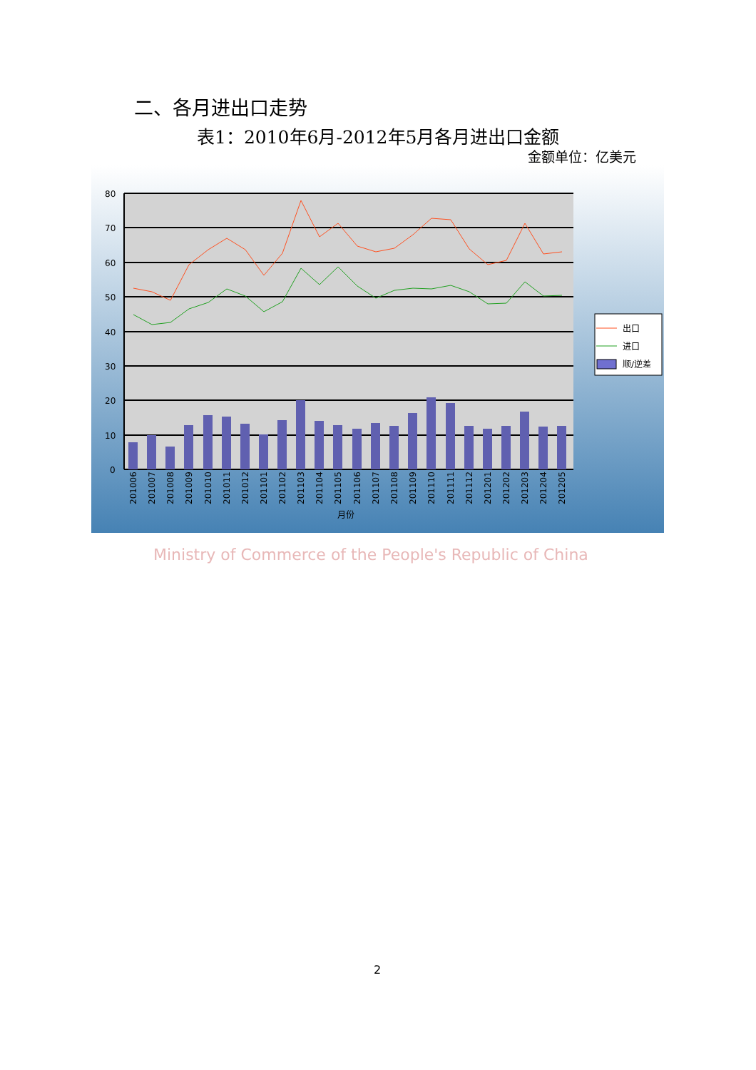二、各月进出口走势
表1：2010年6月-2012年5月各月进出口金额
金额单位：亿美元
80
70
60
50
40
30
20
10
0
201006
201007
201008
201009
201010
201011
201012
201101
201102
201103
201104
201105
201106
201107
201108
201109
201110
201111
201112
201201
201202
201203
201204
201205
月份
出口
进口
顺/逆差
Ministry of Commerce of the People's Republic of China
2